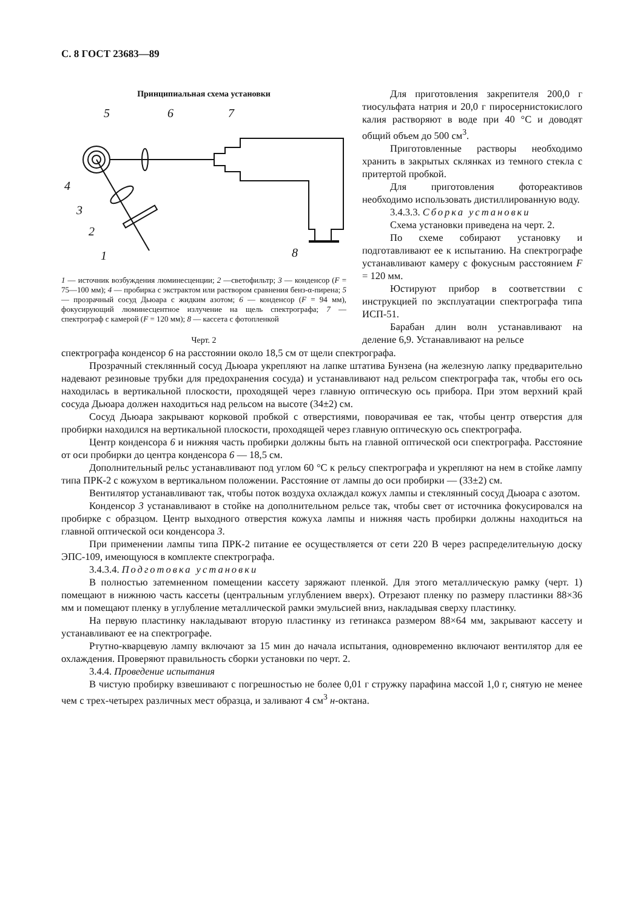С. 8 ГОСТ 23683—89
Принципиальная схема установки
5
6
7
4
3
2
1
8
1 — источник возбуждения люминесценции; 2 —светофильтр; 3 — конденсор (F = 75—100 мм); 4 — пробирка с экстрактом или раствором сравнения бенз-α-пирена; 5 — прозрачный сосуд Дьюара с жидким азотом; 6 — конденсор (F = 94 мм), фокусирующий люминесцентное излучение на щель спектрографа; 7 — спектрограф с камерой (F = 120 мм); 8 — кассета с фотопленкой
Черт. 2
Для приготовления закрепителя 200,0 г тиосульфата натрия и 20,0 г пиросернистокислого калия растворяют в воде при 40 °С и доводят общий объем до 500 см<sup>3</sup>.
Приготовленные растворы необходимо хранить в закрытых склянках из темного стекла с притертой пробкой.
Для приготовления фотореактивов необходимо использовать дистиллированную воду.
3.4.3.3. Сборка установки
Схема установки приведена на черт. 2.
По схеме собирают установку и подготавливают ее к испытанию. На спектрографе устанавливают камеру с фокусным расстоянием F = 120 мм.
Юстируют прибор в соответствии с инструкцией по эксплуатации спектрографа типа ИСП-51.
Барабан длин волн устанавливают на деление 6,9. Устанавливают на рельсе
спектрографа конденсор 6 на расстоянии около 18,5 см от щели спектрографа.
Прозрачный стеклянный сосуд Дьюара укрепляют на лапке штатива Бунзена (на железную лапку предварительно надевают резиновые трубки для предохранения сосуда) и устанавливают над рельсом спектрографа так, чтобы его ось находилась в вертикальной плоскости, проходящей через главную оптическую ось прибора. При этом верхний край сосуда Дьюара должен находиться над рельсом на высоте (34±2) см.
Сосуд Дьюара закрывают корковой пробкой с отверстиями, поворачивая ее так, чтобы центр отверстия для пробирки находился на вертикальной плоскости, проходящей через главную оптическую ось спектрографа.
Центр конденсора 6 и нижняя часть пробирки должны быть на главной оптической оси спектрографа. Расстояние от оси пробирки до центра конденсора 6 — 18,5 см.
Дополнительный рельс устанавливают под углом 60 °С к рельсу спектрографа и укрепляют на нем в стойке лампу типа ПРК-2 с кожухом в вертикальном положении. Расстояние от лампы до оси пробирки — (33±2) см.
Вентилятор устанавливают так, чтобы поток воздуха охлаждал кожух лампы и стеклянный сосуд Дьюара с азотом.
Конденсор 3 устанавливают в стойке на дополнительном рельсе так, чтобы свет от источника фокусировался на пробирке с образцом. Центр выходного отверстия кожуха лампы и нижняя часть пробирки должны находиться на главной оптической оси конденсора 3.
При применении лампы типа ПРК-2 питание ее осуществляется от сети 220 В через распределительную доску ЭПС-109, имеющуюся в комплекте спектрографа.
3.4.3.4. Подготовка установки
В полностью затемненном помещении кассету заряжают пленкой. Для этого металлическую рамку (черт. 1) помещают в нижнюю часть кассеты (центральным углублением вверх). Отрезают пленку по размеру пластинки 88×36 мм и помещают пленку в углубление металлической рамки эмульсией вниз, накладывая сверху пластинку.
На первую пластинку накладывают вторую пластинку из гетинакса размером 88×64 мм, закрывают кассету и устанавливают ее на спектрографе.
Ртутно-кварцевую лампу включают за 15 мин до начала испытания, одновременно включают вентилятор для ее охлаждения. Проверяют правильность сборки установки по черт. 2.
3.4.4. Проведение испытания
В чистую пробирку взвешивают с погрешностью не более 0,01 г стружку парафина массой 1,0 г, снятую не менее чем с трех-четырех различных мест образца, и заливают 4 см<sup>3</sup> н-октана.